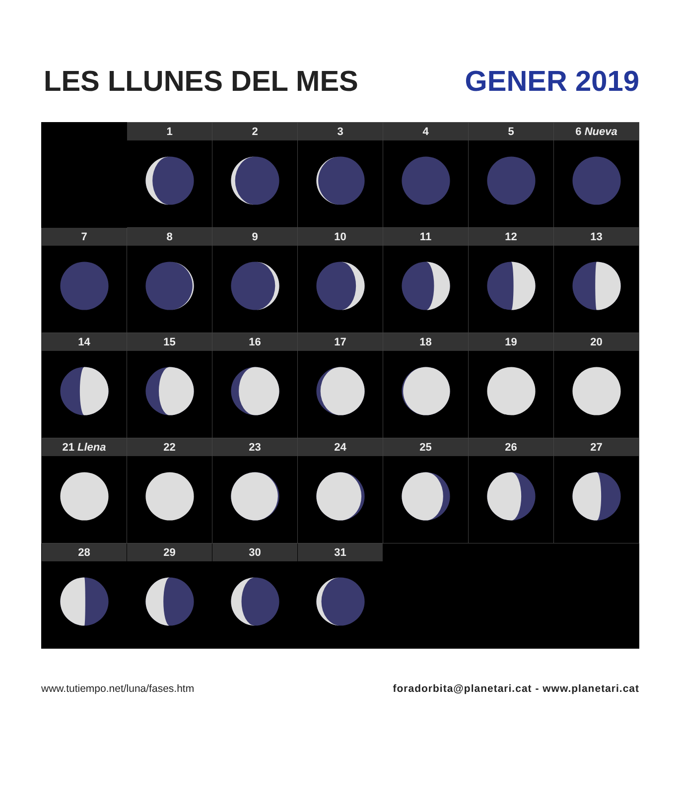LES LLUNES DEL MES
GENER 2019
| | 1 | 2 | 3 | 4 | 5 | 6 Nueva |
| 7 | 8 | 9 | 10 | 11 | 12 | 13 |
| 14 | 15 | 16 | 17 | 18 | 19 | 20 |
| 21 Llena | 22 | 23 | 24 | 25 | 26 | 27 |
| 28 | 29 | 30 | 31 | | | |
www.tutiempo.net/luna/fases.htm foradorbita@planetari.cat - www.planetari.cat